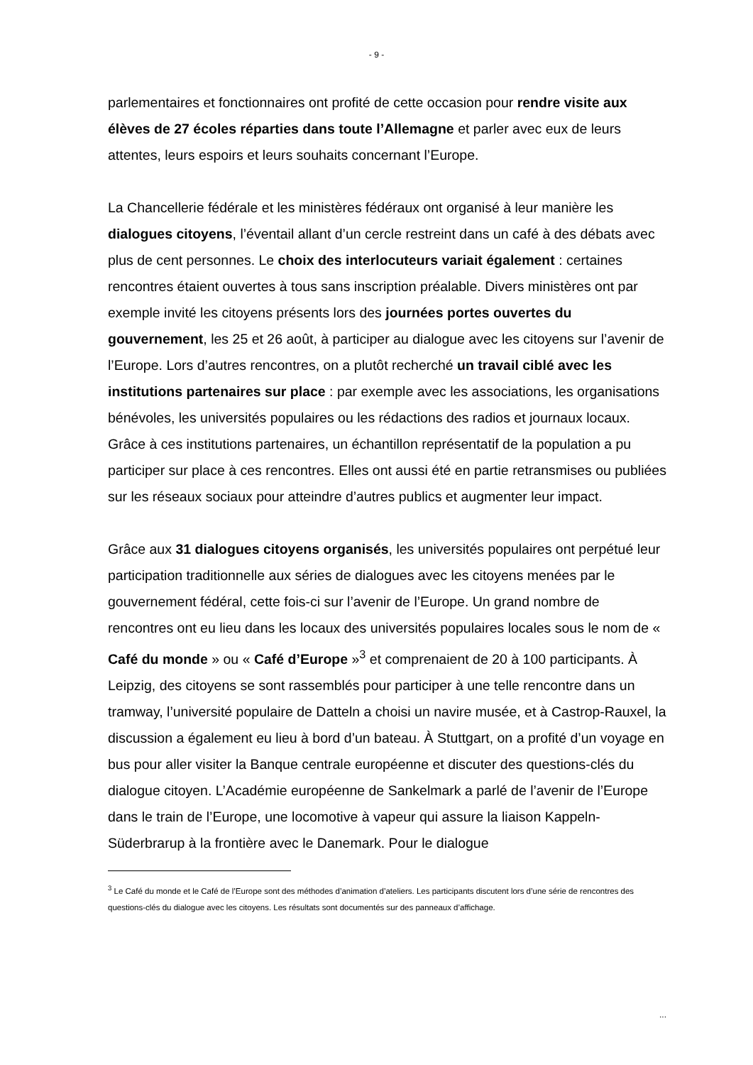- 9 -
parlementaires et fonctionnaires ont profité de cette occasion pour rendre visite aux élèves de 27 écoles réparties dans toute l’Allemagne et parler avec eux de leurs attentes, leurs espoirs et leurs souhaits concernant l’Europe.
La Chancellerie fédérale et les ministères fédéraux ont organisé à leur manière les dialogues citoyens, l’éventail allant d’un cercle restreint dans un café à des débats avec plus de cent personnes. Le choix des interlocuteurs variait également : certaines rencontres étaient ouvertes à tous sans inscription préalable. Divers ministères ont par exemple invité les citoyens présents lors des journées portes ouvertes du gouvernement, les 25 et 26 août, à participer au dialogue avec les citoyens sur l’avenir de l’Europe. Lors d’autres rencontres, on a plutôt recherché un travail ciblé avec les institutions partenaires sur place : par exemple avec les associations, les organisations bénévoles, les universités populaires ou les rédactions des radios et journaux locaux. Grâce à ces institutions partenaires, un échantillon représentatif de la population a pu participer sur place à ces rencontres. Elles ont aussi été en partie retransmises ou publiées sur les réseaux sociaux pour atteindre d’autres publics et augmenter leur impact.
Grâce aux 31 dialogues citoyens organisés, les universités populaires ont perpétué leur participation traditionnelle aux séries de dialogues avec les citoyens menées par le gouvernement fédéral, cette fois-ci sur l’avenir de l’Europe. Un grand nombre de rencontres ont eu lieu dans les locaux des universités populaires locales sous le nom de « Café du monde » ou « Café d’Europe »<sup>3</sup> et comprenaient de 20 à 100 participants. À Leipzig, des citoyens se sont rassemblés pour participer à une telle rencontre dans un tramway, l’université populaire de Datteln a choisi un navire musée, et à Castrop-Rauxel, la discussion a également eu lieu à bord d’un bateau. À Stuttgart, on a profité d’un voyage en bus pour aller visiter la Banque centrale européenne et discuter des questions-clés du dialogue citoyen. L’Académie européenne de Sankelmark a parlé de l’avenir de l’Europe dans le train de l’Europe, une locomotive à vapeur qui assure la liaison Kappeln-Süderbrarup à la frontière avec le Danemark. Pour le dialogue
<sup>3</sup> Le Café du monde et le Café de l’Europe sont des méthodes d’animation d’ateliers. Les participants discutent lors d’une série de rencontres des questions-clés du dialogue avec les citoyens. Les résultats sont documentés sur des panneaux d’affichage.
...